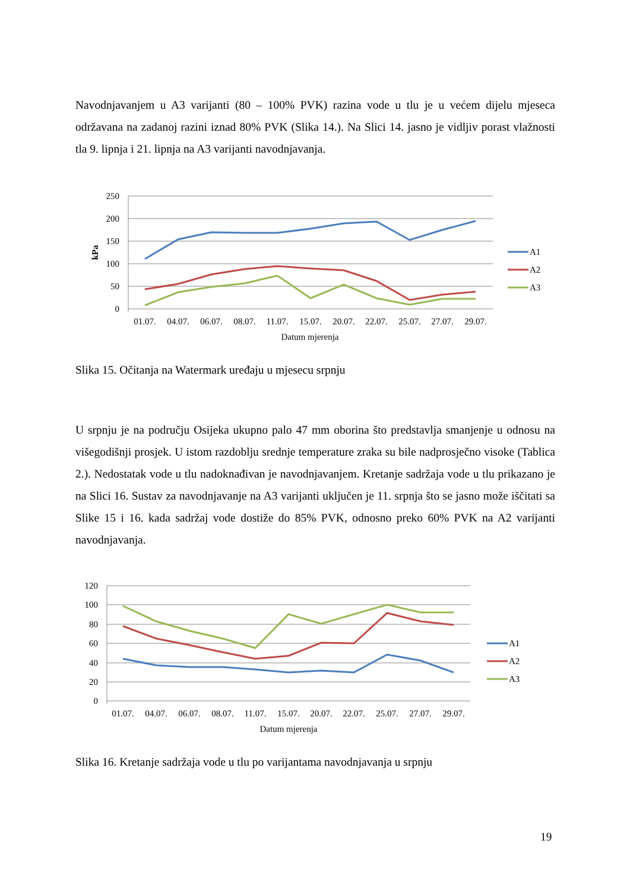Navodnjavanjem u A3 varijanti (80 – 100% PVK) razina vode u tlu je u većem dijelu mjeseca održavana na zadanoj razini iznad 80% PVK (Slika 14.). Na Slici 14. jasno je vidljiv porast vlažnosti tla 9. lipnja i 21. lipnja na A3 varijanti navodnjavanja.
250
200
150
100
50
0
kPa
01.07.
04.07.
06.07.
08.07.
11.07.
15.07.
20.07.
22.07.
25.07.
27.07.
29.07.
Datum mjerenja
A1
A2
A3
Slika 15. Očitanja na Watermark uređaju u mjesecu srpnju
U srpnju je na području Osijeka ukupno palo 47 mm oborina što predstavlja smanjenje u odnosu na višegodišnji prosjek. U istom razdoblju srednje temperature zraka su bile nadprosječno visoke (Tablica 2.). Nedostatak vode u tlu nadoknađivan je navodnjavanjem. Kretanje sadržaja vode u tlu prikazano je na Slici 16. Sustav za navodnjavanje na A3 varijanti uključen je 11. srpnja što se jasno može iščitati sa Slike 15 i 16. kada sadržaj vode dostiže do 85% PVK, odnosno preko 60% PVK na A2 varijanti navodnjavanja.
120
100
80
60
40
20
0
01.07.
04.07.
06.07.
08.07.
11.07.
15.07.
20.07.
22.07.
25.07.
27.07.
29.07.
Datum mjerenja
A1
A2
A3
Slika 16. Kretanje sadržaja vode u tlu po varijantama navodnjavanja u srpnju
19